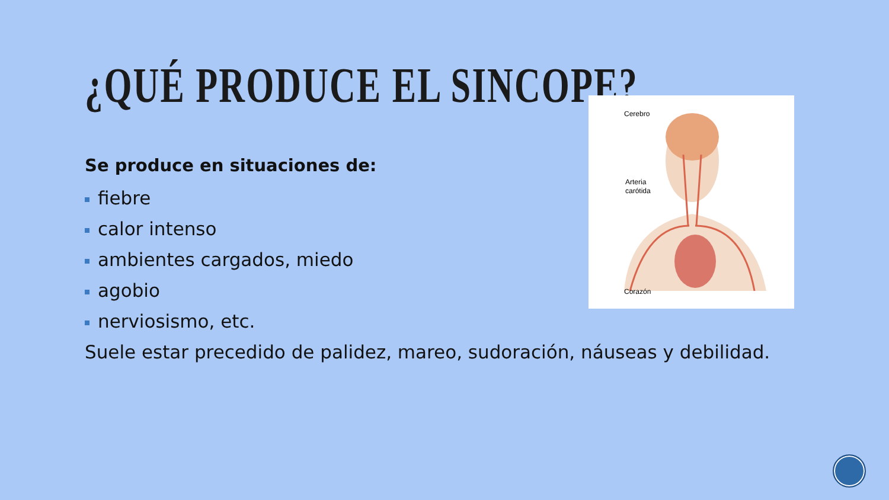¿QUÉ PRODUCE EL SINCOPE?
Cerebro
Arteria
carótida
Corazón
Se produce en situaciones de:
fiebre
calor intenso
ambientes cargados, miedo
agobio
nerviosismo, etc.
Suele estar precedido de palidez, mareo, sudoración, náuseas y debilidad.